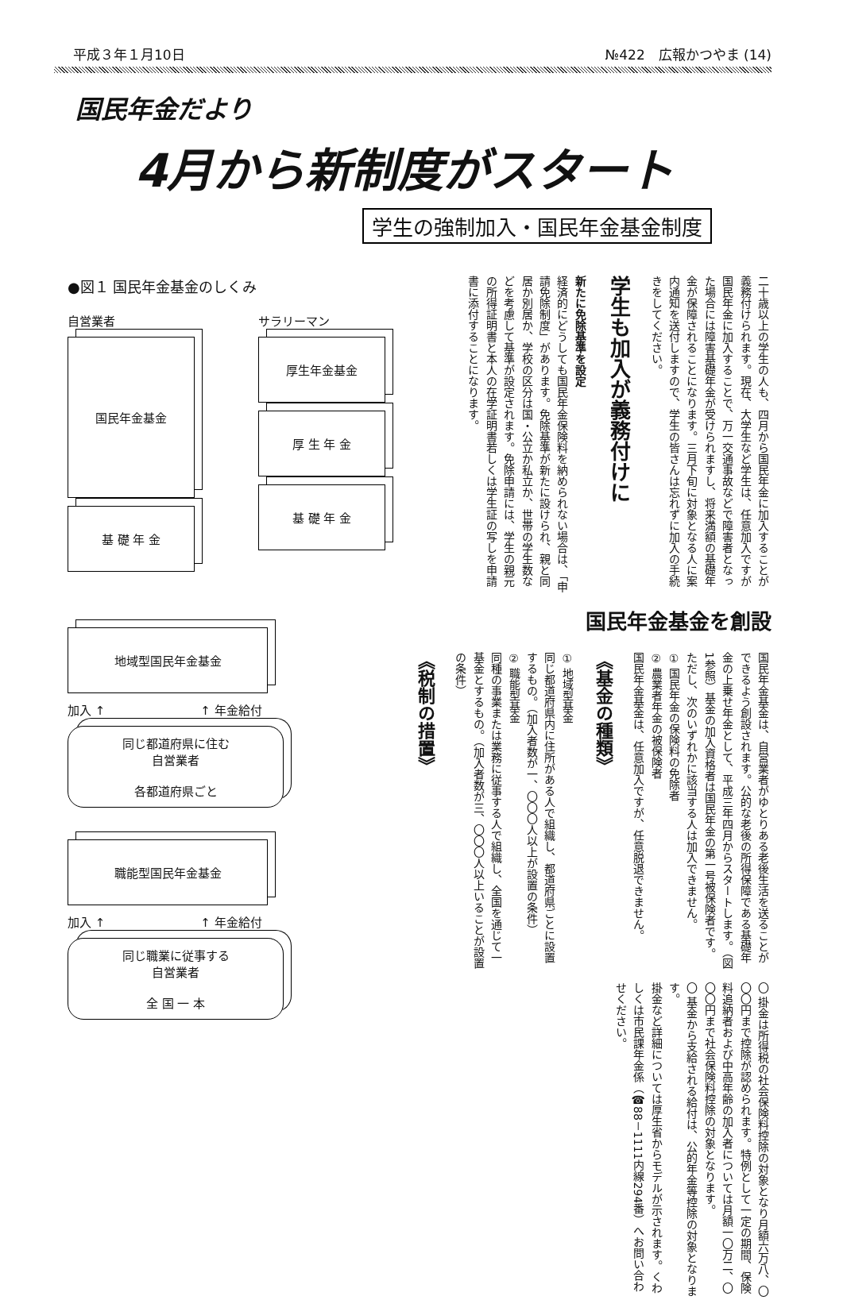平成３年１月10日 №422　広報かつやま (14)
国民年金だより
4月から新制度がスタート
学生の強制加入・国民年金基金制度
●図１ 国民年金基金のしくみ
自営業者
国民年金基金
基 礎 年 金
サラリーマン
厚生年金基金
厚 生 年 金
基 礎 年 金
地域型国民年金基金
加入 ↑ ↑ 年金給付
同じ都道府県に住む
自営業者
各都道府県ごと
職能型国民年金基金
加入 ↑ ↑ 年金給付
同じ職業に従事する
自営業者
全 国 一 本
二十歳以上の学生の人も、四月から国民年金に加入することが義務付けられます。現在、大学生など学生は、任意加入ですが国民年金に加入することで、万一交通事故などで障害者となった場合には障害基礎年金が受けられますし、将来満額の基礎年金が保障されることになります。三月下旬に対象となる人に案内通知を送付しますので、学生の皆さんは忘れずに加入の手続きをしてください。
学生も加入が義務付けに
新たに免除基準を設定
経済的にどうしても国民年金保険料を納められない場合は、「申請免除制度」があります。免除基準が新たに設けられ、親と同居か別居か、学校の区分は国・公立か私立か、世帯の学生数などを考慮して基準が設定されます。免除申請には、学生の親元の所得証明書と本人の在学証明書若しくは学生証の写しを申請書に添付することになります。
国民年金基金を創設
国民年金基金は、自営業者がゆとりある老後生活を送ることができるよう創設されます。公的な老後の所得保障である基礎年金の上乗せ年金として、平成三年四月からスタートします。（図1参照）基金の加入資格者は国民年金の第一号被保険者です。ただし、次のいずれかに該当する人は加入できません。
① 国民年金の保険料の免除者
② 農業者年金の被保険者
国民年金基金は、任意加入ですが、任意脱退できません。
《基金の種類》
① 地域型基金
同じ都道府県内に住所がある人で組織し、都道府県ごとに設置するもの。（加入者数が一、〇〇〇人以上が設置の条件）
② 職能型基金
同種の事業または業務に従事する人で組織し、全国を通じて一基金とするもの。（加入者数が三、〇〇〇人以上いることが設置の条件）
《税制の措置》
〇 掛金は所得税の社会保険料控除の対象となり月額六万八、〇〇〇円まで控除が認められます。特例として一定の期間、保険料追納者および中高年齢の加入者については月額一〇万二、〇〇〇円まで社会保険料控除の対象となります。
〇 基金から支給される給付は、公的年金等控除の対象となります。
掛金など詳細については厚生省からモデルが示されます。くわしくは市民課年金係（☎88－1111内線294番）へお問い合わせください。